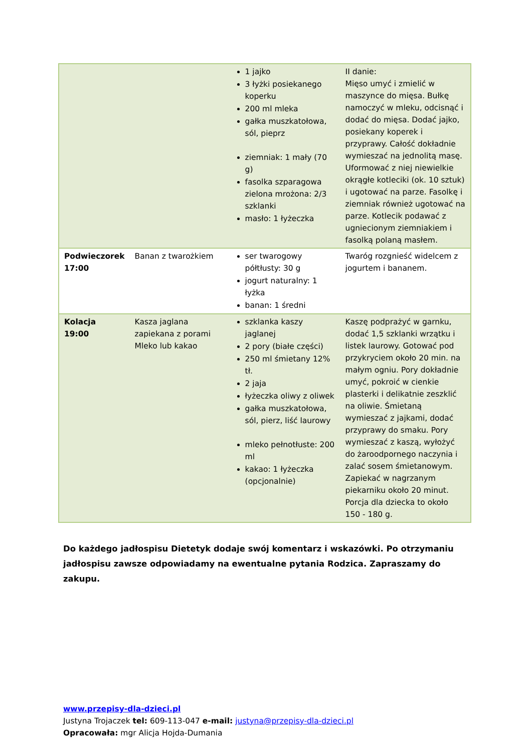| | | 1 jajko 3 łyżki posiekanego koperku 200 ml mleka gałka muszkatołowa, sól, pieprz ziemniak: 1 mały (70 g) fasolka szparagowa zielona mrożona: 2/3 szklanki masło: 1 łyżeczka | II danie: Mięso umyć i zmielić w maszynce do mięsa. Bułkę namoczyć w mleku, odcisnąć i dodać do mięsa. Dodać jajko, posiekany koperek i przyprawy. Całość dokładnie wymieszać na jednolitą masę. Uformować z niej niewielkie okrągłe kotleciki (ok. 10 sztuk) i ugotować na parze. Fasolkę i ziemniak również ugotować na parze. Kotlecik podawać z ugniecionym ziemniakiem i fasolką polaną masłem. |
| Podwieczorek 17:00 | Banan z twarożkiem | ser twarogowy półtłusty: 30 g jogurt naturalny: 1 łyżka banan: 1 średni | Twaróg rozgnieść widelcem z jogurtem i bananem. |
| Kolacja 19:00 | Kasza jaglana zapiekana z porami Mleko lub kakao | szklanka kaszy jaglanej 2 pory (białe części) 250 ml śmietany 12% tł. 2 jaja łyżeczka oliwy z oliwek gałka muszkatołowa, sól, pierz, liść laurowy mleko pełnotłuste: 200 ml kakao: 1 łyżeczka (opcjonalnie) | Kaszę podprażyć w garnku, dodać 1,5 szklanki wrzątku i listek laurowy. Gotować pod przykryciem około 20 min. na małym ogniu. Pory dokładnie umyć, pokroić w cienkie plasterki i delikatnie zeszklić na oliwie. Śmietaną wymieszać z jajkami, dodać przyprawy do smaku. Pory wymieszać z kaszą, wyłożyć do żaroodpornego naczynia i zalać sosem śmietanowym. Zapiekać w nagrzanym piekarniku około 20 minut. Porcja dla dziecka to około 150 - 180 g. |
Do każdego jadłospisu Dietetyk dodaje swój komentarz i wskazówki. Po otrzymaniu jadłospisu zawsze odpowiadamy na ewentualne pytania Rodzica. Zapraszamy do zakupu.
www.przepisy-dla-dzieci.pl
Justyna Trojaczek tel: 609-113-047 e-mail: justyna@przepisy-dla-dzieci.pl
Opracowała: mgr Alicja Hojda-Dumania